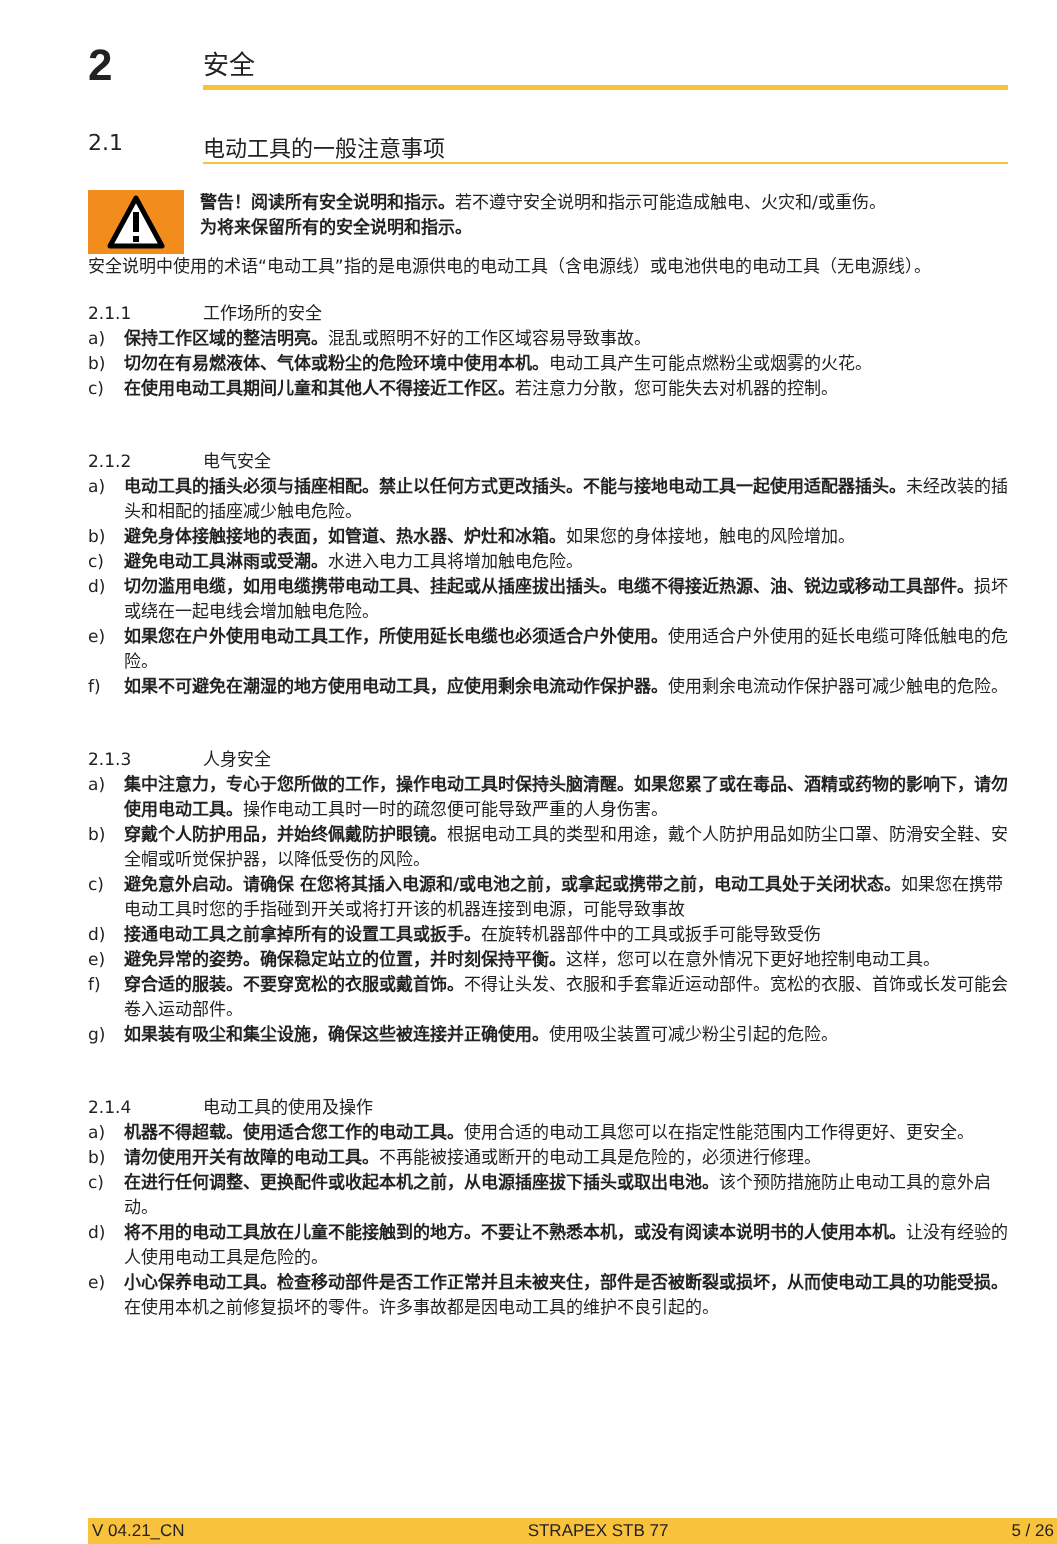2
安全
2.1 电动工具的一般注意事项
警告！阅读所有安全说明和指示。若不遵守安全说明和指示可能造成触电、火灾和/或重伤。
为将来保留所有的安全说明和指示。
安全说明中使用的术语“电动工具”指的是电源供电的电动工具（含电源线）或电池供电的电动工具（无电源线）。
2.1.1 工作场所的安全
a) 保持工作区域的整洁明亮。混乱或照明不好的工作区域容易导致事故。
b) 切勿在有易燃液体、气体或粉尘的危险环境中使用本机。电动工具产生可能点燃粉尘或烟雾的火花。
c) 在使用电动工具期间儿童和其他人不得接近工作区。若注意力分散，您可能失去对机器的控制。
2.1.2 电气安全
a) 电动工具的插头必须与插座相配。禁止以任何方式更改插头。不能与接地电动工具一起使用适配器插头。未经改装的插头和相配的插座减少触电危险。
b) 避免身体接触接地的表面，如管道、热水器、炉灶和冰箱。如果您的身体接地，触电的风险增加。
c) 避免电动工具淋雨或受潮。水进入电力工具将增加触电危险。
d) 切勿滥用电缆，如用电缆携带电动工具、挂起或从插座拔出插头。电缆不得接近热源、油、锐边或移动工具部件。损坏或绕在一起电线会增加触电危险。
e) 如果您在户外使用电动工具工作，所使用延长电缆也必须适合户外使用。使用适合户外使用的延长电缆可降低触电的危险。
f) 如果不可避免在潮湿的地方使用电动工具，应使用剩余电流动作保护器。使用剩余电流动作保护器可减少触电的危险。
2.1.3 人身安全
a) 集中注意力，专心于您所做的工作，操作电动工具时保持头脑清醒。如果您累了或在毒品、酒精或药物的影响下，请勿使用电动工具。操作电动工具时一时的疏忽便可能导致严重的人身伤害。
b) 穿戴个人防护用品，并始终佩戴防护眼镜。根据电动工具的类型和用途，戴个人防护用品如防尘口罩、防滑安全鞋、安全帽或听觉保护器，以降低受伤的风险。
c) 避免意外启动。请确保 在您将其插入电源和/或电池之前，或拿起或携带之前，电动工具处于关闭状态。如果您在携带电动工具时您的手指碰到开关或将打开该的机器连接到电源，可能导致事故
d) 接通电动工具之前拿掉所有的设置工具或扳手。在旋转机器部件中的工具或扳手可能导致受伤
e) 避免异常的姿势。确保稳定站立的位置，并时刻保持平衡。这样，您可以在意外情况下更好地控制电动工具。
f) 穿合适的服装。不要穿宽松的衣服或戴首饰。不得让头发、衣服和手套靠近运动部件。宽松的衣服、首饰或长发可能会卷入运动部件。
g) 如果装有吸尘和集尘设施，确保这些被连接并正确使用。使用吸尘装置可减少粉尘引起的危险。
2.1.4 电动工具的使用及操作
a) 机器不得超载。使用适合您工作的电动工具。使用合适的电动工具您可以在指定性能范围内工作得更好、更安全。
b) 请勿使用开关有故障的电动工具。不再能被接通或断开的电动工具是危险的，必须进行修理。
c) 在进行任何调整、更换配件或收起本机之前，从电源插座拔下插头或取出电池。该个预防措施防止电动工具的意外启动。
d) 将不用的电动工具放在儿童不能接触到的地方。不要让不熟悉本机，或没有阅读本说明书的人使用本机。让没有经验的人使用电动工具是危险的。
e) 小心保养电动工具。检查移动部件是否工作正常并且未被夹住，部件是否被断裂或损坏，从而使电动工具的功能受损。在使用本机之前修复损坏的零件。许多事故都是因电动工具的维护不良引起的。
V 04.21_CN STRAPEX STB 77 5 / 26